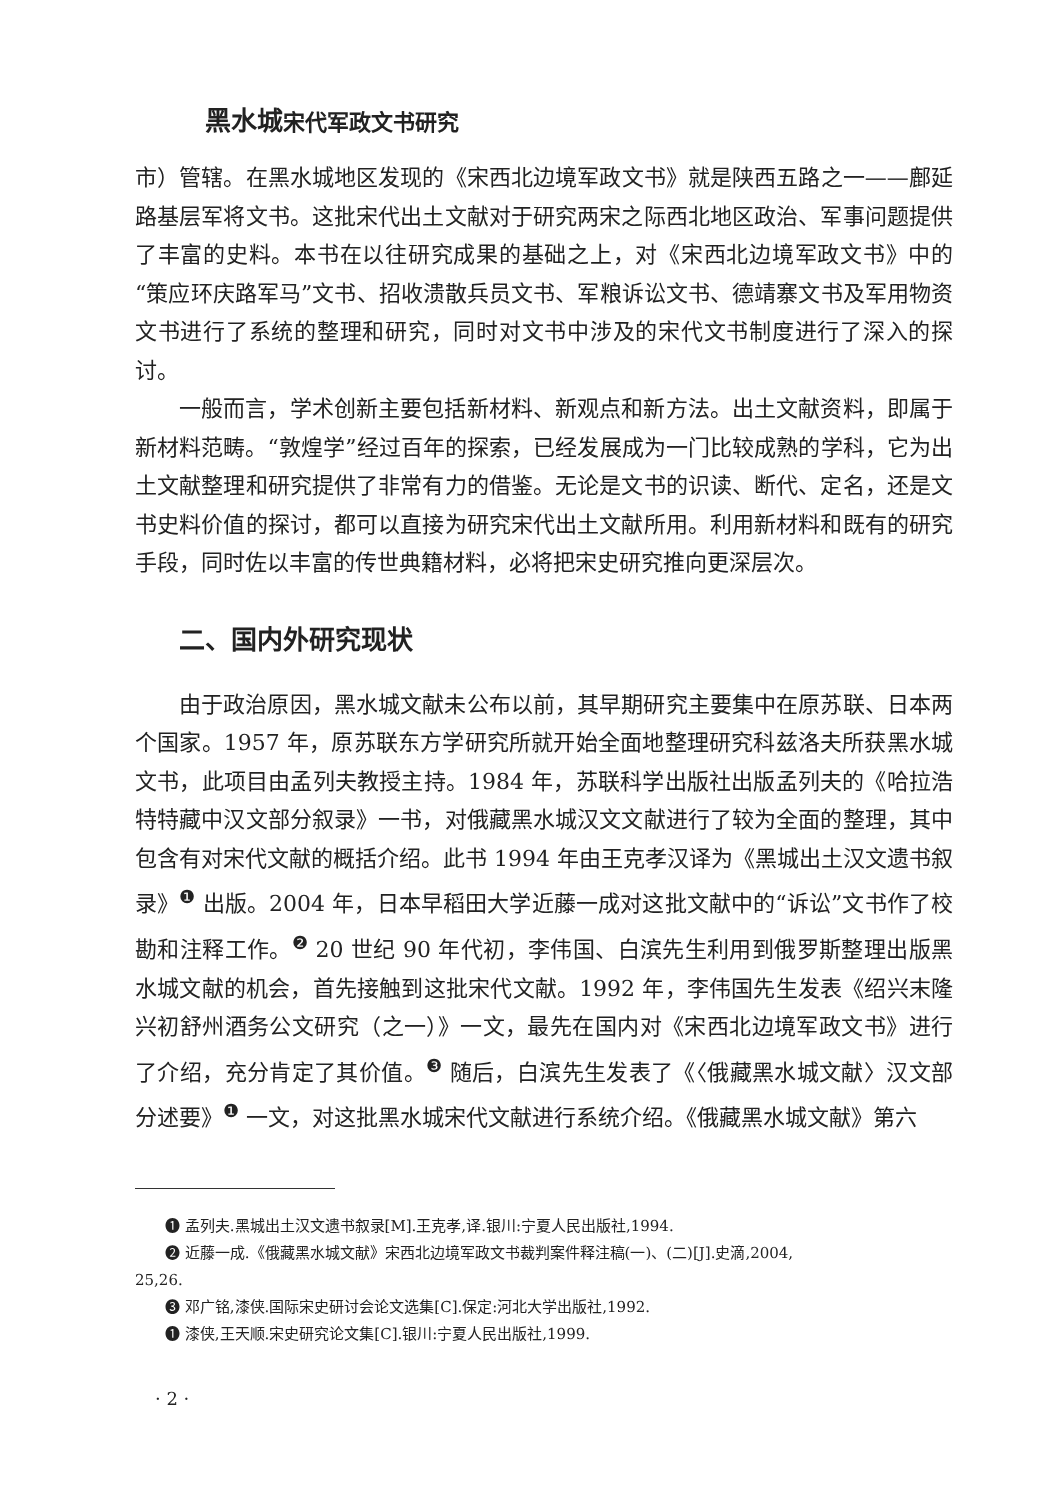黑水城宋代军政文书研究
市）管辖。在黑水城地区发现的《宋西北边境军政文书》就是陕西五路之一——鄜延路基层军将文书。这批宋代出土文献对于研究两宋之际西北地区政治、军事问题提供了丰富的史料。本书在以往研究成果的基础之上，对《宋西北边境军政文书》中的“策应环庆路军马”文书、招收溃散兵员文书、军粮诉讼文书、德靖寨文书及军用物资文书进行了系统的整理和研究，同时对文书中涉及的宋代文书制度进行了深入的探讨。
一般而言，学术创新主要包括新材料、新观点和新方法。出土文献资料，即属于新材料范畴。“敦煌学”经过百年的探索，已经发展成为一门比较成熟的学科，它为出土文献整理和研究提供了非常有力的借鉴。无论是文书的识读、断代、定名，还是文书史料价值的探讨，都可以直接为研究宋代出土文献所用。利用新材料和既有的研究手段，同时佐以丰富的传世典籍材料，必将把宋史研究推向更深层次。
二、国内外研究现状
由于政治原因，黑水城文献未公布以前，其早期研究主要集中在原苏联、日本两个国家。1957 年，原苏联东方学研究所就开始全面地整理研究科兹洛夫所获黑水城文书，此项目由孟列夫教授主持。1984 年，苏联科学出版社出版孟列夫的《哈拉浩特特藏中汉文部分叙录》一书，对俄藏黑水城汉文文献进行了较为全面的整理，其中包含有对宋代文献的概括介绍。此书 1994 年由王克孝汉译为《黑城出土汉文遗书叙录》<sup>❶</sup> 出版。2004 年，日本早稻田大学近藤一成对这批文献中的“诉讼”文书作了校勘和注释工作。<sup>❷</sup> 20 世纪 90 年代初，李伟国、白滨先生利用到俄罗斯整理出版黑水城文献的机会，首先接触到这批宋代文献。1992 年，李伟国先生发表《绍兴末隆兴初舒州酒务公文研究（之一）》一文，最先在国内对《宋西北边境军政文书》进行了介绍，充分肯定了其价值。<sup>❸</sup> 随后，白滨先生发表了《〈俄藏黑水城文献〉汉文部分述要》<sup>❶</sup> 一文，对这批黑水城宋代文献进行系统介绍。《俄藏黑水城文献》第六
❶ 孟列夫.黑城出土汉文遗书叙录[M].王克孝,译.银川:宁夏人民出版社,1994.
❷ 近藤一成.《俄藏黑水城文献》宋西北边境军政文书裁判案件释注稿(一)、(二)[J].史滴,2004,
25,26.
❸ 邓广铭,漆侠.国际宋史研讨会论文选集[C].保定:河北大学出版社,1992.
❶ 漆侠,王天顺.宋史研究论文集[C].银川:宁夏人民出版社,1999.
· 2 ·